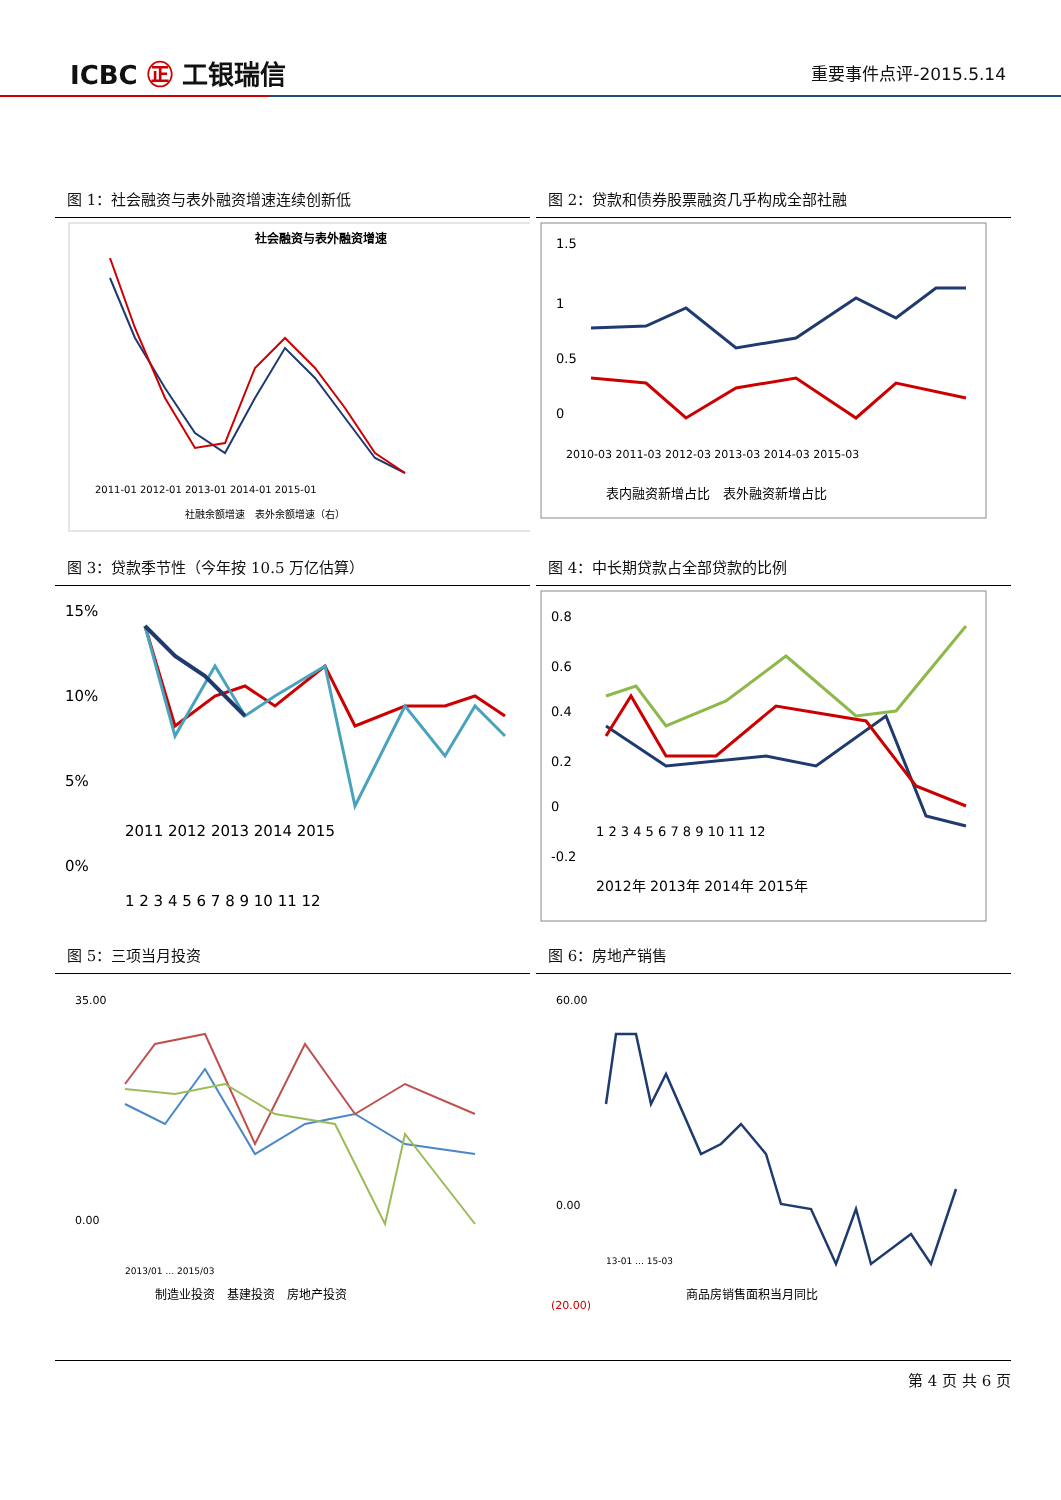ICBC ㊣ 工银瑞信
重要事件点评-2015.5.14
图 1：社会融资与表外融资增速连续创新低
社会融资与表外融资增速
2011-01 2012-01 2013-01 2014-01 2015-01
社融余额增速　表外余额增速（右）
图 2：贷款和债券股票融资几乎构成全部社融
1.5
1
0.5
0
2010-03 2011-03 2012-03 2013-03 2014-03 2015-03
表内融资新增占比　表外融资新增占比
图 3：贷款季节性（今年按 10.5 万亿估算）
15%
10%
5%
0%
2011 2012 2013 2014 2015
1 2 3 4 5 6 7 8 9 10 11 12
图 4：中长期贷款占全部贷款的比例
0.8
0.6
0.4
0.2
0
-0.2
1 2 3 4 5 6 7 8 9 10 11 12
2012年 2013年 2014年 2015年
图 5：三项当月投资
35.00
0.00
2013/01 … 2015/03
制造业投资　基建投资　房地产投资
图 6：房地产销售
60.00
0.00
(20.00)
13-01 … 15-03
商品房销售面积当月同比
第 4 页 共 6 页